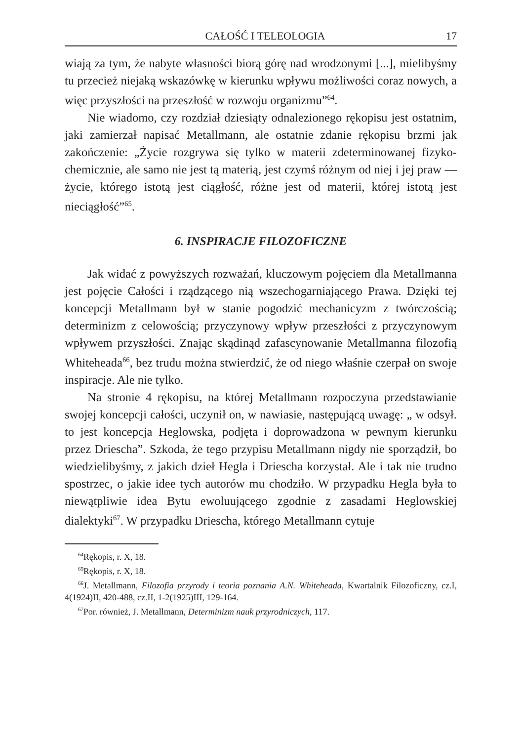CAŁOŚĆ I TELEOLOGIA 17
wiają za tym, że nabyte własności biorą górę nad wrodzonymi [...], mielibyśmy tu przecież niejaką wskazówkę w kierunku wpływu możliwości coraz nowych, a więc przyszłości na przeszłość w rozwoju organizmu”<sup>64</sup>.
Nie wiadomo, czy rozdział dziesiąty odnalezionego rękopisu jest ostatnim, jaki zamierzał napisać Metallmann, ale ostatnie zdanie rękopisu brzmi jak zakończenie: „Życie rozgrywa się tylko w materii zdeterminowanej fizyko-chemicznie, ale samo nie jest tą materią, jest czymś różnym od niej i jej praw — życie, którego istotą jest ciągłość, różne jest od materii, której istotą jest nieciągłość”<sup>65</sup>.
6. INSPIRACJE FILOZOFICZNE
Jak widać z powyższych rozważań, kluczowym pojęciem dla Metallmanna jest pojęcie Całości i rządzącego nią wszechogarniającego Prawa. Dzięki tej koncepcji Metallmann był w stanie pogodzić mechanicyzm z twórczością; determinizm z celowością; przyczynowy wpływ przeszłości z przyczynowym wpływem przyszłości. Znając skądinąd zafascynowanie Metallmanna filozofią Whiteheada<sup>66</sup>, bez trudu można stwierdzić, że od niego właśnie czerpał on swoje inspiracje. Ale nie tylko.
Na stronie 4 rękopisu, na której Metallmann rozpoczyna przedstawianie swojej koncepcji całości, uczynił on, w nawiasie, następującą uwagę: „ w odsył. to jest koncepcja Heglowska, podjęta i doprowadzona w pewnym kierunku przez Driescha”. Szkoda, że tego przypisu Metallmann nigdy nie sporządził, bo wiedzielibyśmy, z jakich dzieł Hegla i Driescha korzystał. Ale i tak nie trudno spostrzec, o jakie idee tych autorów mu chodziło. W przypadku Hegla była to niewątpliwie idea Bytu ewoluującego zgodnie z zasadami Heglowskiej dialektyki<sup>67</sup>. W przypadku Driescha, którego Metallmann cytuje
<sup>64</sup> Rękopis, r. X, 18.
<sup>65</sup> Rękopis, r. X, 18.
<sup>66</sup> J. Metallmann, Filozofia przyrody i teoria poznania A.N. Whiteheada, Kwartalnik Filozoficzny, cz.I, 4(1924)II, 420-488, cz.II, 1-2(1925)III, 129-164.
<sup>67</sup> Por. również, J. Metallmann, Determinizm nauk przyrodniczych, 117.